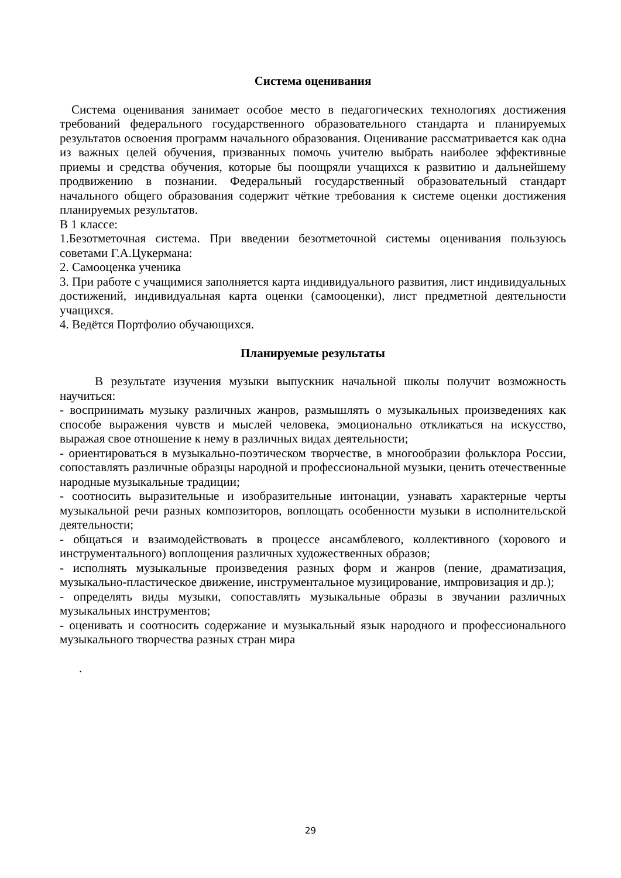Система оценивания
Система оценивания занимает особое место в педагогических технологиях достижения требований федерального государственного образовательного стандарта и планируемых результатов освоения программ начального образования. Оценивание рассматривается как одна из важных целей обучения, призванных помочь учителю выбрать наиболее эффективные приемы и средства обучения, которые бы поощряли учащихся к развитию и дальнейшему продвижению в познании. Федеральный государственный образовательный стандарт начального общего образования содержит чёткие требования к системе оценки достижения планируемых результатов.
В 1 классе:
1.Безотметочная система. При введении безотметочной системы оценивания пользуюсь советами Г.А.Цукермана:
2. Самооценка ученика
3. При работе с учащимися заполняется карта индивидуального развития, лист индивидуальных достижений, индивидуальная карта оценки (самооценки), лист предметной деятельности учащихся.
4. Ведётся Портфолио обучающихся.
Планируемые результаты
В результате изучения музыки выпускник начальной школы получит возможность научиться:
- воспринимать музыку различных жанров, размышлять о музыкальных произведениях как способе выражения чувств и мыслей человека, эмоционально откликаться на искусство, выражая свое отношение к нему в различных видах деятельности;
- ориентироваться в музыкально-поэтическом творчестве, в многообразии фольклора России, сопоставлять различные образцы народной и профессиональной музыки, ценить отечественные народные музыкальные традиции;
- соотносить выразительные и изобразительные интонации, узнавать характерные черты музыкальной речи разных композиторов, воплощать особенности музыки в исполнительской деятельности;
- общаться и взаимодействовать в процессе ансамблевого, коллективного (хорового и инструментального) воплощения различных художественных образов;
- исполнять музыкальные произведения разных форм и жанров (пение, драматизация, музыкально-пластическое движение, инструментальное музицирование, импровизация и др.);
- определять виды музыки, сопоставлять музыкальные образы в звучании различных музыкальных инструментов;
- оценивать и соотносить содержание и музыкальный язык народного и профессионального музыкального творчества разных стран мира
.
29